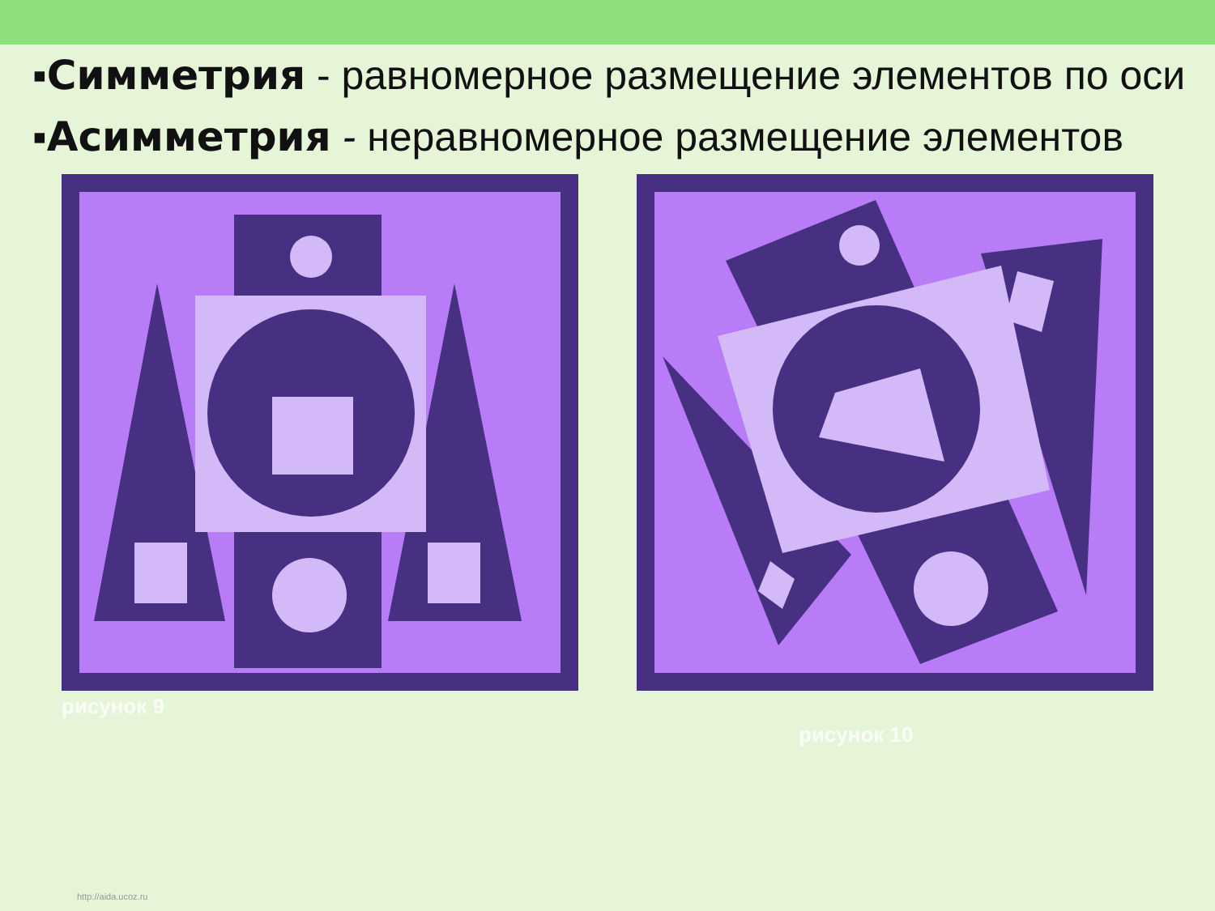▪Симметрия - равномерное размещение элементов по оси
▪Асимметрия - неравномерное размещение элементов
рисунок 9
рисунок 10
http://aida.ucoz.ru